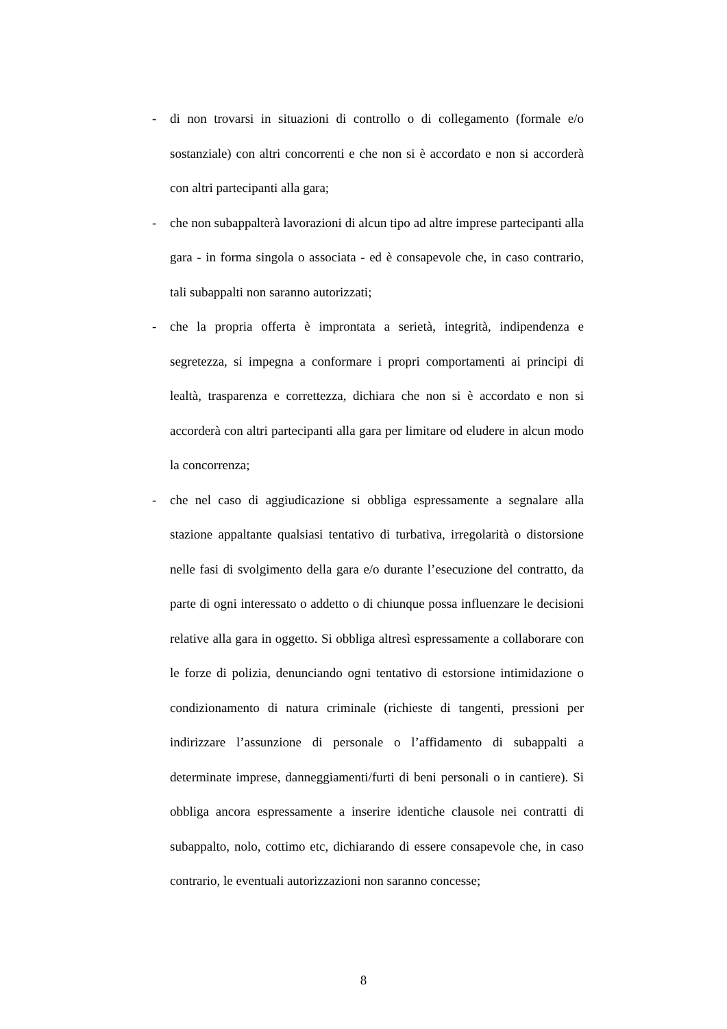- di non trovarsi in situazioni di controllo o di collegamento (formale e/o sostanziale) con altri concorrenti e che non si è accordato e non si accorderà con altri partecipanti alla gara;
- che non subappalterà lavorazioni di alcun tipo ad altre imprese partecipanti alla gara - in forma singola o associata - ed è consapevole che, in caso contrario, tali subappalti non saranno autorizzati;
- che la propria offerta è improntata a serietà, integrità, indipendenza e segretezza, si impegna a conformare i propri comportamenti ai principi di lealtà, trasparenza e correttezza, dichiara che non si è accordato e non si accorderà con altri partecipanti alla gara per limitare od eludere in alcun modo la concorrenza;
- che nel caso di aggiudicazione si obbliga espressamente a segnalare alla stazione appaltante qualsiasi tentativo di turbativa, irregolarità o distorsione nelle fasi di svolgimento della gara e/o durante l’esecuzione del contratto, da parte di ogni interessato o addetto o di chiunque possa influenzare le decisioni relative alla gara in oggetto. Si obbliga altresì espressamente a collaborare con le forze di polizia, denunciando ogni tentativo di estorsione intimidazione o condizionamento di natura criminale (richieste di tangenti, pressioni per indirizzare l’assunzione di personale o l’affidamento di subappalti a determinate imprese, danneggiamenti/furti di beni personali o in cantiere). Si obbliga ancora espressamente a inserire identiche clausole nei contratti di subappalto, nolo, cottimo etc, dichiarando di essere consapevole che, in caso contrario, le eventuali autorizzazioni non saranno concesse;
8